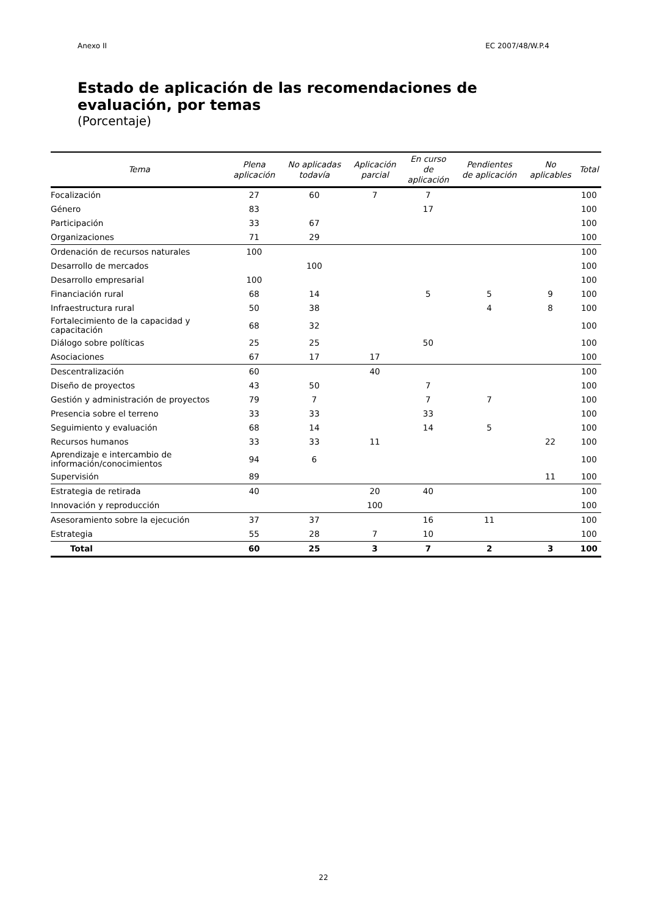Anexo II EC 2007/48/W.P.4
Estado de aplicación de las recomendaciones de evaluación, por temas
(Porcentaje)
| Tema | Plena aplicación | No aplicadas todavía | Aplicación parcial | En curso de aplicación | Pendientes de aplicación | No aplicables | Total |
| --- | --- | --- | --- | --- | --- | --- | --- |
| Focalización | 27 | 60 | 7 | 7 | | | 100 |
| Género | 83 | | | 17 | | | 100 |
| Participación | 33 | 67 | | | | | 100 |
| Organizaciones | 71 | 29 | | | | | 100 |
| Ordenación de recursos naturales | 100 | | | | | | 100 |
| Desarrollo de mercados | | 100 | | | | | 100 |
| Desarrollo empresarial | 100 | | | | | | 100 |
| Financiación rural | 68 | 14 | | 5 | 5 | 9 | 100 |
| Infraestructura rural | 50 | 38 | | | 4 | 8 | 100 |
| Fortalecimiento de la capacidad y capacitación | 68 | 32 | | | | | 100 |
| Diálogo sobre políticas | 25 | 25 | | 50 | | | 100 |
| Asociaciones | 67 | 17 | 17 | | | | 100 |
| Descentralización | 60 | | 40 | | | | 100 |
| Diseño de proyectos | 43 | 50 | | 7 | | | 100 |
| Gestión y administración de proyectos | 79 | 7 | | 7 | 7 | | 100 |
| Presencia sobre el terreno | 33 | 33 | | 33 | | | 100 |
| Seguimiento y evaluación | 68 | 14 | | 14 | 5 | | 100 |
| Recursos humanos | 33 | 33 | 11 | | | 22 | 100 |
| Aprendizaje e intercambio de información/conocimientos | 94 | 6 | | | | | 100 |
| Supervisión | 89 | | | | | 11 | 100 |
| Estrategia de retirada | 40 | | 20 | 40 | | | 100 |
| Innovación y reproducción | | | 100 | | | | 100 |
| Asesoramiento sobre la ejecución | 37 | 37 | | 16 | 11 | | 100 |
| Estrategia | 55 | 28 | 7 | 10 | | | 100 |
| Total | 60 | 25 | 3 | 7 | 2 | 3 | 100 |
22